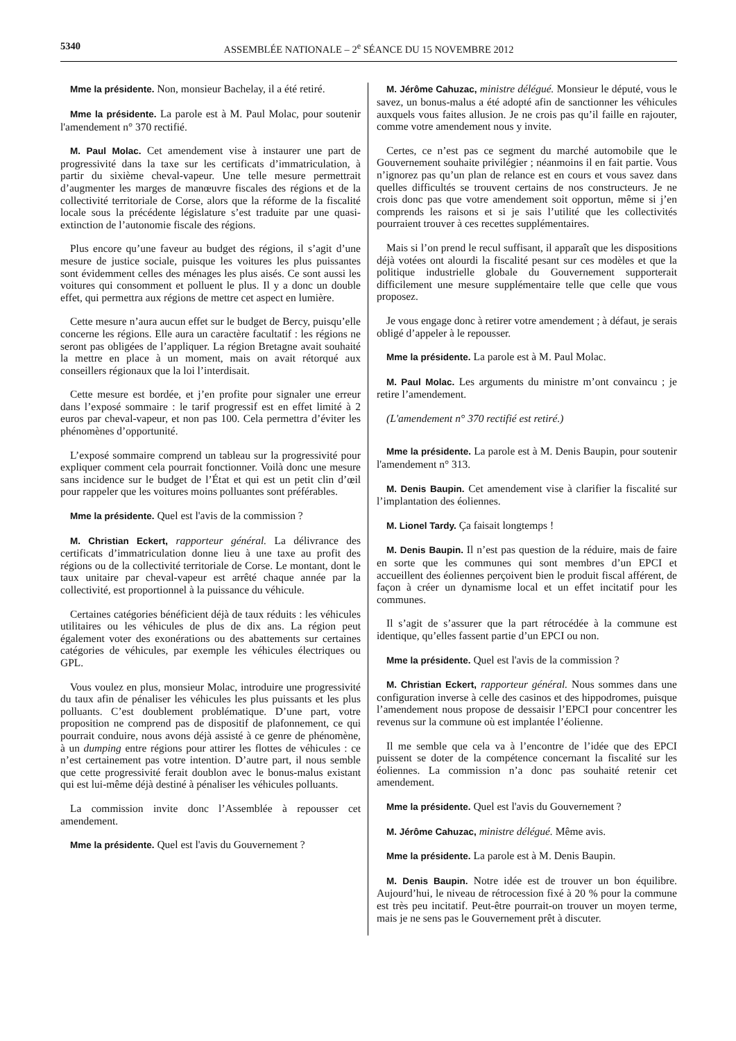5340 ASSEMBLÉE NATIONALE – 2<sup>e</sup> SÉANCE DU 15 NOVEMBRE 2012
Mme la présidente. Non, monsieur Bachelay, il a été retiré.
Mme la présidente. La parole est à M. Paul Molac, pour soutenir l'amendement n° 370 rectifié.
M. Paul Molac. Cet amendement vise à instaurer une part de progressivité dans la taxe sur les certificats d’immatriculation, à partir du sixième cheval-vapeur. Une telle mesure permettrait d’augmenter les marges de manœuvre fiscales des régions et de la collectivité territoriale de Corse, alors que la réforme de la fiscalité locale sous la précédente législature s’est traduite par une quasi-extinction de l’autonomie fiscale des régions.
Plus encore qu’une faveur au budget des régions, il s’agit d’une mesure de justice sociale, puisque les voitures les plus puissantes sont évidemment celles des ménages les plus aisés. Ce sont aussi les voitures qui consomment et polluent le plus. Il y a donc un double effet, qui permettra aux régions de mettre cet aspect en lumière.
Cette mesure n’aura aucun effet sur le budget de Bercy, puisqu’elle concerne les régions. Elle aura un caractère facultatif : les régions ne seront pas obligées de l’appliquer. La région Bretagne avait souhaité la mettre en place à un moment, mais on avait rétorqué aux conseillers régionaux que la loi l’interdisait.
Cette mesure est bordée, et j’en profite pour signaler une erreur dans l’exposé sommaire : le tarif progressif est en effet limité à 2 euros par cheval-vapeur, et non pas 100. Cela permettra d’éviter les phénomènes d’opportunité.
L’exposé sommaire comprend un tableau sur la progressivité pour expliquer comment cela pourrait fonctionner. Voilà donc une mesure sans incidence sur le budget de l’État et qui est un petit clin d’œil pour rappeler que les voitures moins polluantes sont préférables.
Mme la présidente. Quel est l'avis de la commission ?
M. Christian Eckert, rapporteur général. La délivrance des certificats d’immatriculation donne lieu à une taxe au profit des régions ou de la collectivité territoriale de Corse. Le montant, dont le taux unitaire par cheval-vapeur est arrêté chaque année par la collectivité, est proportionnel à la puissance du véhicule.
Certaines catégories bénéficient déjà de taux réduits : les véhicules utilitaires ou les véhicules de plus de dix ans. La région peut également voter des exonérations ou des abattements sur certaines catégories de véhicules, par exemple les véhicules électriques ou GPL.
Vous voulez en plus, monsieur Molac, introduire une progressivité du taux afin de pénaliser les véhicules les plus puissants et les plus polluants. C’est doublement problématique. D’une part, votre proposition ne comprend pas de dispositif de plafonnement, ce qui pourrait conduire, nous avons déjà assisté à ce genre de phénomène, à un dumping entre régions pour attirer les flottes de véhicules : ce n’est certainement pas votre intention. D’autre part, il nous semble que cette progressivité ferait doublon avec le bonus-malus existant qui est lui-même déjà destiné à pénaliser les véhicules polluants.
La commission invite donc l’Assemblée à repousser cet amendement.
Mme la présidente. Quel est l'avis du Gouvernement ?
M. Jérôme Cahuzac, ministre délégué. Monsieur le député, vous le savez, un bonus-malus a été adopté afin de sanctionner les véhicules auxquels vous faites allusion. Je ne crois pas qu’il faille en rajouter, comme votre amendement nous y invite.
Certes, ce n’est pas ce segment du marché automobile que le Gouvernement souhaite privilégier ; néanmoins il en fait partie. Vous n’ignorez pas qu’un plan de relance est en cours et vous savez dans quelles difficultés se trouvent certains de nos constructeurs. Je ne crois donc pas que votre amendement soit opportun, même si j’en comprends les raisons et si je sais l’utilité que les collectivités pourraient trouver à ces recettes supplémentaires.
Mais si l’on prend le recul suffisant, il apparaît que les dispositions déjà votées ont alourdi la fiscalité pesant sur ces modèles et que la politique industrielle globale du Gouvernement supporterait difficilement une mesure supplémentaire telle que celle que vous proposez.
Je vous engage donc à retirer votre amendement ; à défaut, je serais obligé d’appeler à le repousser.
Mme la présidente. La parole est à M. Paul Molac.
M. Paul Molac. Les arguments du ministre m’ont convaincu ; je retire l’amendement.
(L'amendement n° 370 rectifié est retiré.)
Mme la présidente. La parole est à M. Denis Baupin, pour soutenir l'amendement n° 313.
M. Denis Baupin. Cet amendement vise à clarifier la fiscalité sur l’implantation des éoliennes.
M. Lionel Tardy. Ça faisait longtemps !
M. Denis Baupin. Il n’est pas question de la réduire, mais de faire en sorte que les communes qui sont membres d’un EPCI et accueillent des éoliennes perçoivent bien le produit fiscal afférent, de façon à créer un dynamisme local et un effet incitatif pour les communes.
Il s’agit de s’assurer que la part rétrocédée à la commune est identique, qu’elles fassent partie d’un EPCI ou non.
Mme la présidente. Quel est l'avis de la commission ?
M. Christian Eckert, rapporteur général. Nous sommes dans une configuration inverse à celle des casinos et des hippodromes, puisque l’amendement nous propose de dessaisir l’EPCI pour concentrer les revenus sur la commune où est implantée l’éolienne.
Il me semble que cela va à l’encontre de l’idée que des EPCI puissent se doter de la compétence concernant la fiscalité sur les éoliennes. La commission n’a donc pas souhaité retenir cet amendement.
Mme la présidente. Quel est l'avis du Gouvernement ?
M. Jérôme Cahuzac, ministre délégué. Même avis.
Mme la présidente. La parole est à M. Denis Baupin.
M. Denis Baupin. Notre idée est de trouver un bon équilibre. Aujourd’hui, le niveau de rétrocession fixé à 20 % pour la commune est très peu incitatif. Peut-être pourrait-on trouver un moyen terme, mais je ne sens pas le Gouvernement prêt à discuter.